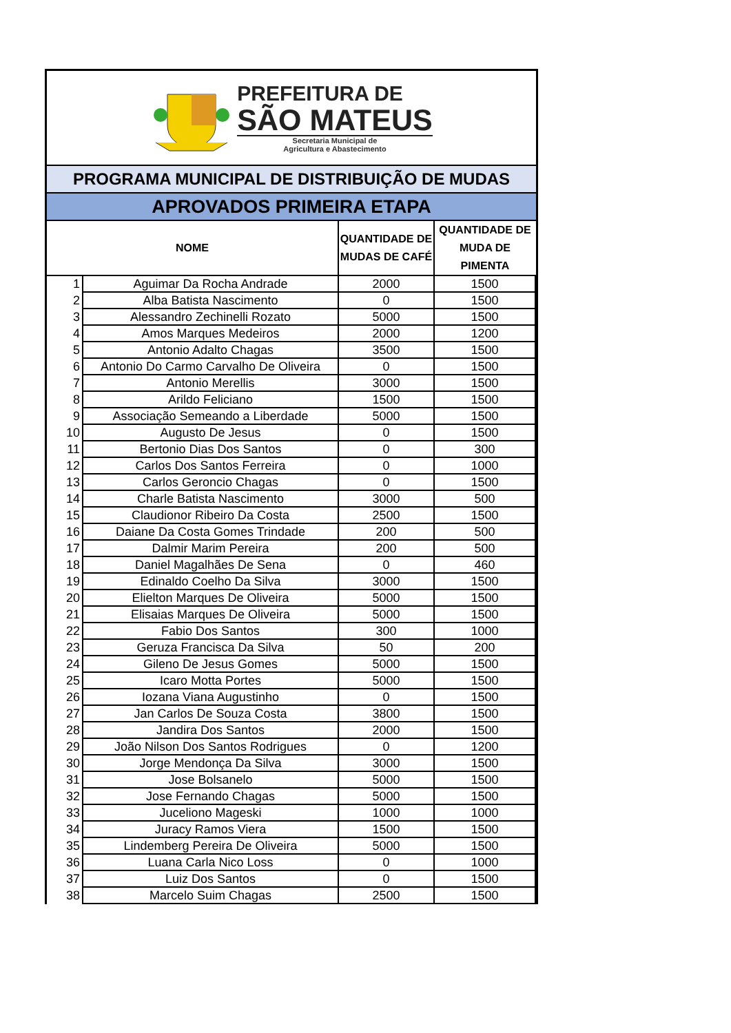PREFEITURA DE
SÃO MATEUS
Secretaria Municipal de
Agricultura e Abastecimento
PROGRAMA MUNICIPAL DE DISTRIBUIÇÃO DE MUDAS
APROVADOS PRIMEIRA ETAPA
| NOME | | QUANTIDADE DE MUDAS DE CAFÉ | QUANTIDADE DE MUDA DE PIMENTA |
| --- | --- | --- | --- |
| 1 | Aguimar Da Rocha Andrade | 2000 | 1500 |
| 2 | Alba Batista Nascimento | 0 | 1500 |
| 3 | Alessandro Zechinelli Rozato | 5000 | 1500 |
| 4 | Amos Marques Medeiros | 2000 | 1200 |
| 5 | Antonio Adalto Chagas | 3500 | 1500 |
| 6 | Antonio Do Carmo Carvalho De Oliveira | 0 | 1500 |
| 7 | Antonio Merellis | 3000 | 1500 |
| 8 | Arildo Feliciano | 1500 | 1500 |
| 9 | Associação Semeando a Liberdade | 5000 | 1500 |
| 10 | Augusto De Jesus | 0 | 1500 |
| 11 | Bertonio Dias Dos Santos | 0 | 300 |
| 12 | Carlos Dos Santos Ferreira | 0 | 1000 |
| 13 | Carlos Geroncio Chagas | 0 | 1500 |
| 14 | Charle Batista Nascimento | 3000 | 500 |
| 15 | Claudionor Ribeiro Da Costa | 2500 | 1500 |
| 16 | Daiane Da Costa Gomes Trindade | 200 | 500 |
| 17 | Dalmir Marim Pereira | 200 | 500 |
| 18 | Daniel Magalhães De Sena | 0 | 460 |
| 19 | Edinaldo Coelho Da Silva | 3000 | 1500 |
| 20 | Elielton Marques De Oliveira | 5000 | 1500 |
| 21 | Elisaias Marques De Oliveira | 5000 | 1500 |
| 22 | Fabio Dos Santos | 300 | 1000 |
| 23 | Geruza Francisca Da Silva | 50 | 200 |
| 24 | Gileno De Jesus Gomes | 5000 | 1500 |
| 25 | Icaro Motta Portes | 5000 | 1500 |
| 26 | Iozana Viana Augustinho | 0 | 1500 |
| 27 | Jan Carlos De Souza Costa | 3800 | 1500 |
| 28 | Jandira Dos Santos | 2000 | 1500 |
| 29 | João Nilson Dos Santos Rodrigues | 0 | 1200 |
| 30 | Jorge Mendonça Da Silva | 3000 | 1500 |
| 31 | Jose Bolsanelo | 5000 | 1500 |
| 32 | Jose Fernando Chagas | 5000 | 1500 |
| 33 | Juceliono Mageski | 1000 | 1000 |
| 34 | Juracy Ramos Viera | 1500 | 1500 |
| 35 | Lindemberg Pereira De Oliveira | 5000 | 1500 |
| 36 | Luana Carla Nico Loss | 0 | 1000 |
| 37 | Luiz Dos Santos | 0 | 1500 |
| 38 | Marcelo Suim Chagas | 2500 | 1500 |